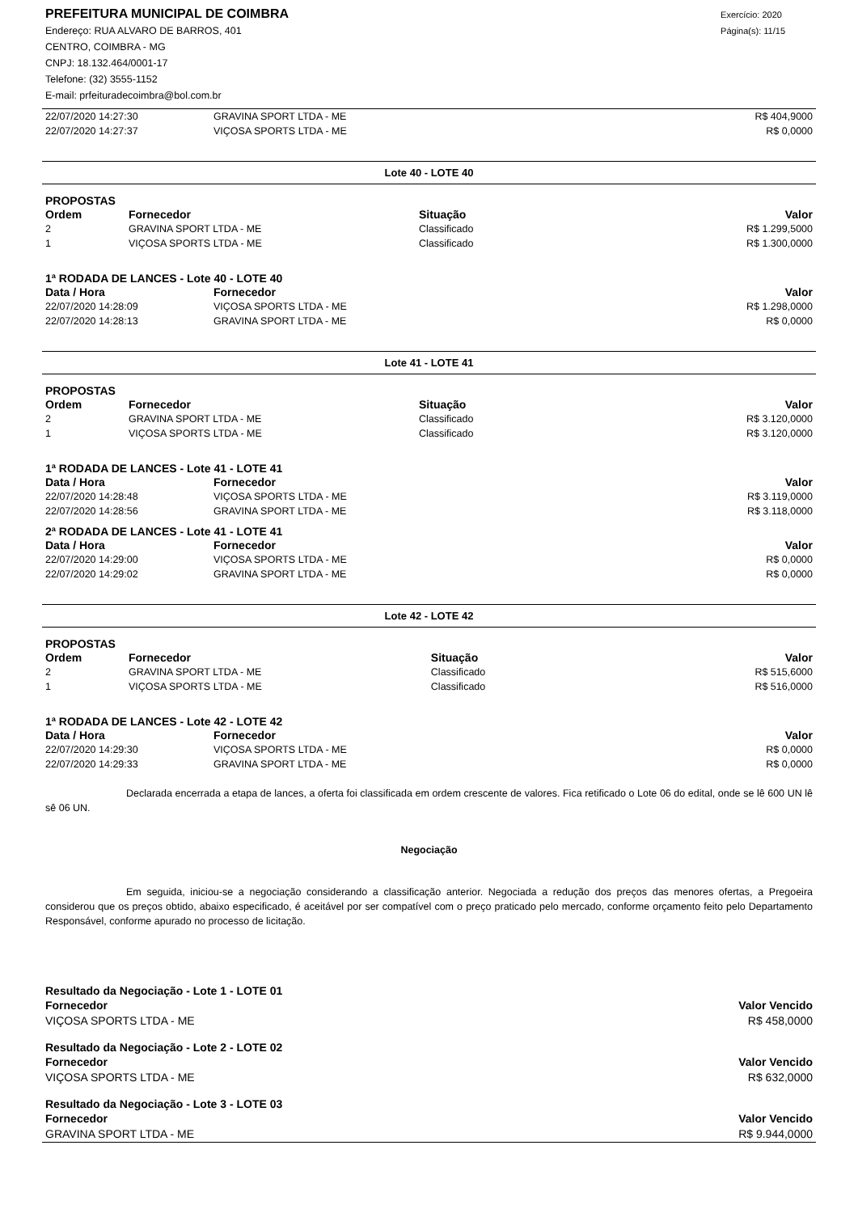PREFEITURA MUNICIPAL DE COIMBRA
Endereço: RUA ALVARO DE BARROS, 401
CENTRO, COIMBRA - MG
CNPJ: 18.132.464/0001-17
Telefone: (32) 3555-1152
E-mail: prfeituradecoimbra@bol.com.br
Exercício: 2020
Página(s): 11/15
| 22/07/2020 14:27:30 | GRAVINA SPORT LTDA - ME | R$ 404,9000 |
| 22/07/2020 14:27:37 | VIÇOSA SPORTS LTDA - ME | R$ 0,0000 |
Lote 40 - LOTE 40
PROPOSTAS
| Ordem | Fornecedor | Situação | Valor |
| --- | --- | --- | --- |
| 2 | GRAVINA SPORT LTDA - ME | Classificado | R$ 1.299,5000 |
| 1 | VIÇOSA SPORTS LTDA - ME | Classificado | R$ 1.300,0000 |
1ª RODADA DE LANCES - Lote 40 - LOTE 40
| Data / Hora | Fornecedor | Valor |
| --- | --- | --- |
| 22/07/2020 14:28:09 | VIÇOSA SPORTS LTDA - ME | R$ 1.298,0000 |
| 22/07/2020 14:28:13 | GRAVINA SPORT LTDA - ME | R$ 0,0000 |
Lote 41 - LOTE 41
PROPOSTAS
| Ordem | Fornecedor | Situação | Valor |
| --- | --- | --- | --- |
| 2 | GRAVINA SPORT LTDA - ME | Classificado | R$ 3.120,0000 |
| 1 | VIÇOSA SPORTS LTDA - ME | Classificado | R$ 3.120,0000 |
1ª RODADA DE LANCES - Lote 41 - LOTE 41
| Data / Hora | Fornecedor | Valor |
| --- | --- | --- |
| 22/07/2020 14:28:48 | VIÇOSA SPORTS LTDA - ME | R$ 3.119,0000 |
| 22/07/2020 14:28:56 | GRAVINA SPORT LTDA - ME | R$ 3.118,0000 |
2ª RODADA DE LANCES - Lote 41 - LOTE 41
| Data / Hora | Fornecedor | Valor |
| --- | --- | --- |
| 22/07/2020 14:29:00 | VIÇOSA SPORTS LTDA - ME | R$ 0,0000 |
| 22/07/2020 14:29:02 | GRAVINA SPORT LTDA - ME | R$ 0,0000 |
Lote 42 - LOTE 42
PROPOSTAS
| Ordem | Fornecedor | Situação | Valor |
| --- | --- | --- | --- |
| 2 | GRAVINA SPORT LTDA - ME | Classificado | R$ 515,6000 |
| 1 | VIÇOSA SPORTS LTDA - ME | Classificado | R$ 516,0000 |
1ª RODADA DE LANCES - Lote 42 - LOTE 42
| Data / Hora | Fornecedor | Valor |
| --- | --- | --- |
| 22/07/2020 14:29:30 | VIÇOSA SPORTS LTDA - ME | R$ 0,0000 |
| 22/07/2020 14:29:33 | GRAVINA SPORT LTDA - ME | R$ 0,0000 |
Declarada encerrada a etapa de lances, a oferta foi classificada em ordem crescente de valores. Fica retificado o Lote 06 do edital, onde se lê 600 UN lê sê 06 UN.
Negociação
Em seguida, iniciou-se a negociação considerando a classificação anterior. Negociada a redução dos preços das menores ofertas, a Pregoeira considerou que os preços obtido, abaixo especificado, é aceitável por ser compatível com o preço praticado pelo mercado, conforme orçamento feito pelo Departamento Responsável, conforme apurado no processo de licitação.
| Resultado da Negociação - Lote 1 - LOTE 01 | |
| --- | --- |
| Fornecedor | Valor Vencido |
| VIÇOSA SPORTS LTDA - ME | R$ 458,0000 |
| Resultado da Negociação - Lote 2 - LOTE 02 | |
| Fornecedor | Valor Vencido |
| VIÇOSA SPORTS LTDA - ME | R$ 632,0000 |
| Resultado da Negociação - Lote 3 - LOTE 03 | |
| Fornecedor | Valor Vencido |
| GRAVINA SPORT LTDA - ME | R$ 9.944,0000 |